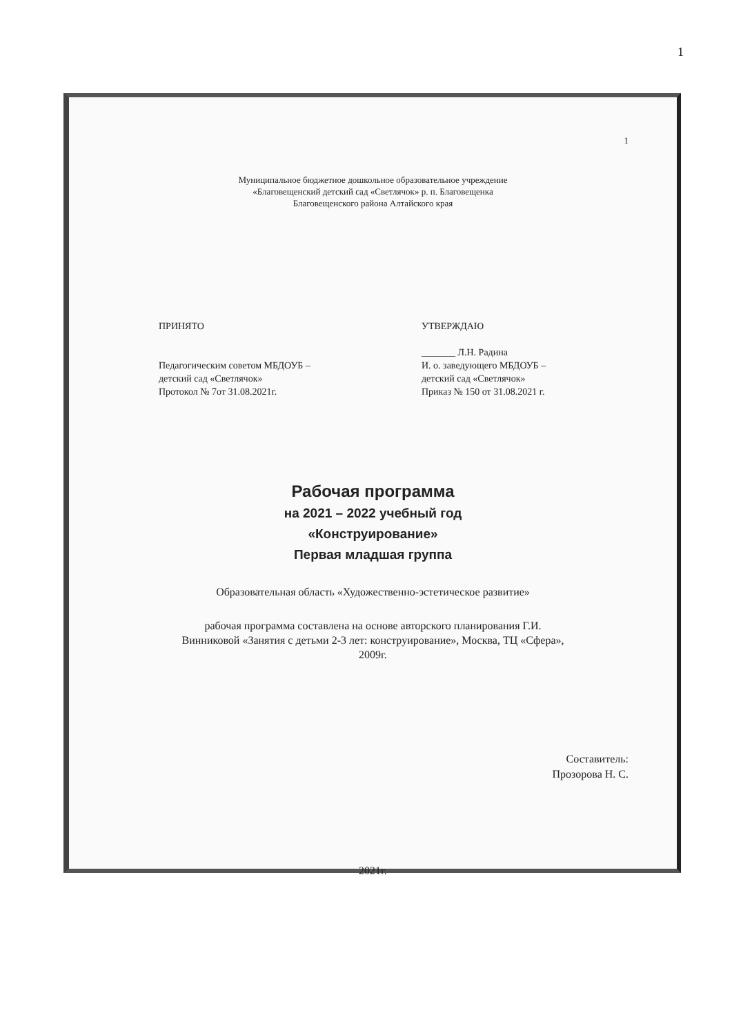1
1
Муниципальное бюджетное дошкольное образовательное учреждение
«Благовещенский детский сад «Светлячок» р. п. Благовещенка
Благовещенского района Алтайского края
ПРИНЯТО
Педагогическим советом МБДОУБ –
детский сад «Светлячок»
Протокол № 7от 31.08.2021г.
УТВЕРЖДАЮ
_______ Л.Н. Радина
И. о. заведующего МБДОУБ –
детский сад «Светлячок»
Приказ № 150 от 31.08.2021 г.
Рабочая программа
на 2021 – 2022 учебный год
«Конструирование»
Первая младшая группа
Образовательная область «Художественно-эстетическое развитие»
рабочая программа составлена на основе авторского планирования Г.И.
Винниковой «Занятия с детьми 2-3 лет: конструирование», Москва, ТЦ «Сфера»,
2009г.
Составитель:
Прозорова Н. С.
2021г.